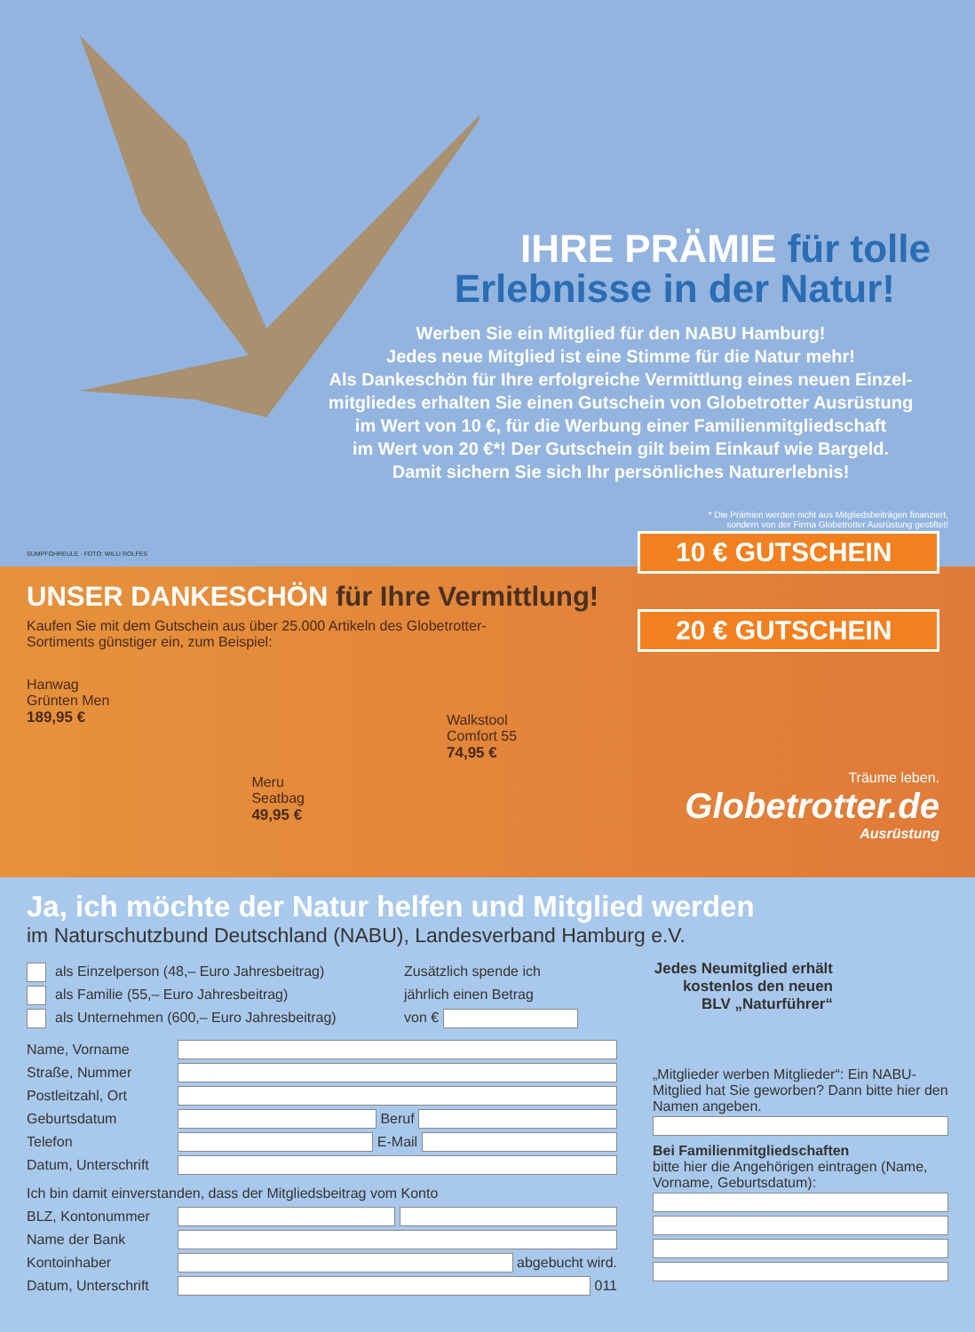IHRE PRÄMIE für tolle
Erlebnisse in der Natur!
Werben Sie ein Mitglied für den NABU Hamburg!
Jedes neue Mitglied ist eine Stimme für die Natur mehr!
Als Dankeschön für Ihre erfolgreiche Vermittlung eines neuen Einzel-
mitgliedes erhalten Sie einen Gutschein von Globetrotter Ausrüstung
im Wert von 10 €, für die Werbung einer Familienmitgliedschaft
im Wert von 20 €*! Der Gutschein gilt beim Einkauf wie Bargeld.
Damit sichern Sie sich Ihr persönliches Naturerlebnis!
* Die Prämien werden nicht aus Mitgliedsbeiträgen finanziert,
sondern von der Firma Globetrotter Ausrüstung gestiftet!
SUMPFOHREULE · FOTO: WILLI ROLFES
UNSER DANKESCHÖN für Ihre Vermittlung!
Kaufen Sie mit dem Gutschein aus über 25.000 Artikeln des Globetrotter-Sortiments günstiger ein, zum Beispiel:
Hanwag
Grünten Men
189,95 €
Meru
Seatbag
49,95 €
Walkstool
Comfort 55
74,95 €
10 € GUTSCHEIN
20 € GUTSCHEIN
Träume leben.
Globetrotter.de
Ausrüstung
Ja, ich möchte der Natur helfen und Mitglied werden
im Naturschutzbund Deutschland (NABU), Landesverband Hamburg e.V.
als Einzelperson (48,– Euro Jahresbeitrag)
als Familie (55,– Euro Jahresbeitrag)
als Unternehmen (600,– Euro Jahresbeitrag)
Zusätzlich spende ich
jährlich einen Betrag
von €
Name, Vorname
Straße, Nummer
Postleitzahl, Ort
Geburtsdatum Beruf
Telefon E-Mail
Datum, Unterschrift
Ich bin damit einverstanden, dass der Mitgliedsbeitrag vom Konto
BLZ, Kontonummer
Name der Bank
Kontoinhaber abgebucht wird.
Datum, Unterschrift 011
Jedes Neumitglied erhält kostenlos den neuen BLV „Naturführer“
„Mitglieder werben Mitglieder“: Ein NABU-Mitglied hat Sie geworben? Dann bitte hier den Namen angeben.
Bei Familienmitgliedschaften
bitte hier die Angehörigen eintragen (Name, Vorname, Geburtsdatum):